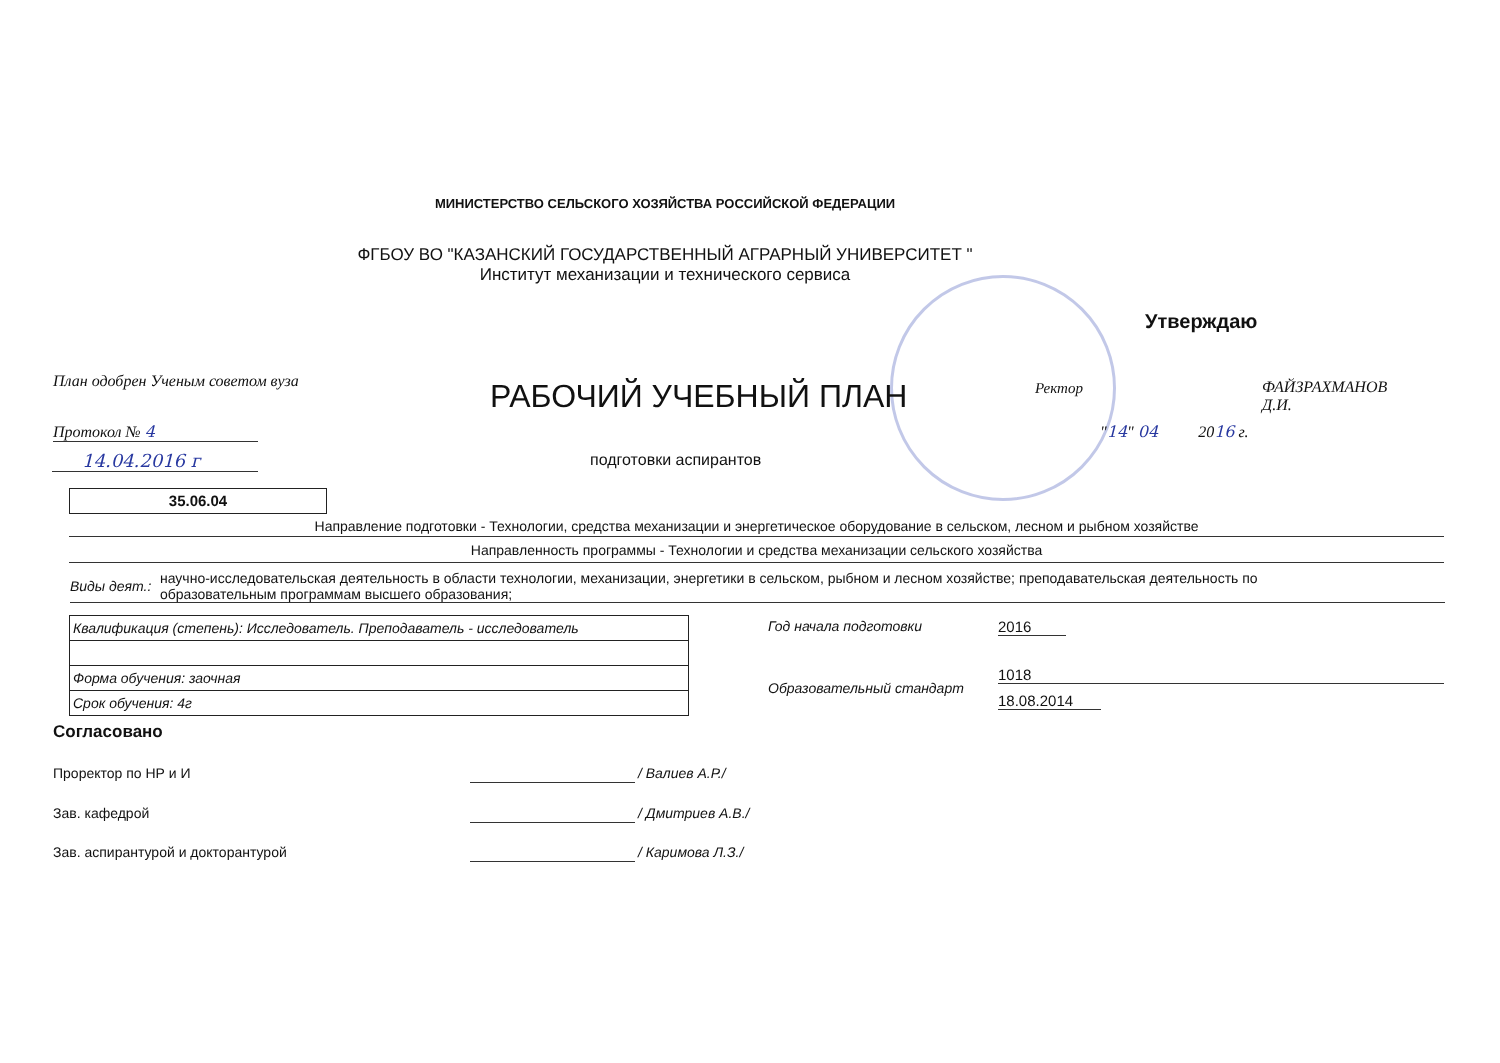МИНИСТЕРСТВО СЕЛЬСКОГО ХОЗЯЙСТВА РОССИЙСКОЙ ФЕДЕРАЦИИ
ФГБОУ ВО "КАЗАНСКИЙ ГОСУДАРСТВЕННЫЙ АГРАРНЫЙ УНИВЕРСИТЕТ "
Институт механизации и технического сервиса
Утверждаю
План одобрен Ученым советом вуза
РАБОЧИЙ УЧЕБНЫЙ ПЛАН Ректор
ФАЙЗРАХМАНОВ
Д.И.
"14" 04 2016 г.
Протокол № 4
14.04.2016 г подготовки аспирантов
35.06.04
Направление подготовки - Технологии, средства механизации и энергетическое оборудование в сельском, лесном и рыбном хозяйстве
Направленность программы - Технологии и средства механизации сельского хозяйства
Виды деят.: научно-исследовательская деятельность в области технологии, механизации, энергетики в сельском, рыбном и лесном хозяйстве; преподавательская деятельность по образовательным программам высшего образования;
| Квалификация (степень): Исследователь. Преподаватель - исследователь |
| Форма обучения: заочная |
| Срок обучения: 4г |
Год начала подготовки 2016
Образовательный стандарт
1018
18.08.2014
Согласовано
Проректор по НР и И
Зав. кафедрой
Зав. аспирантурой и докторантурой
/ Валиев А.Р./
/ Дмитриев А.В./
/ Каримова Л.З./